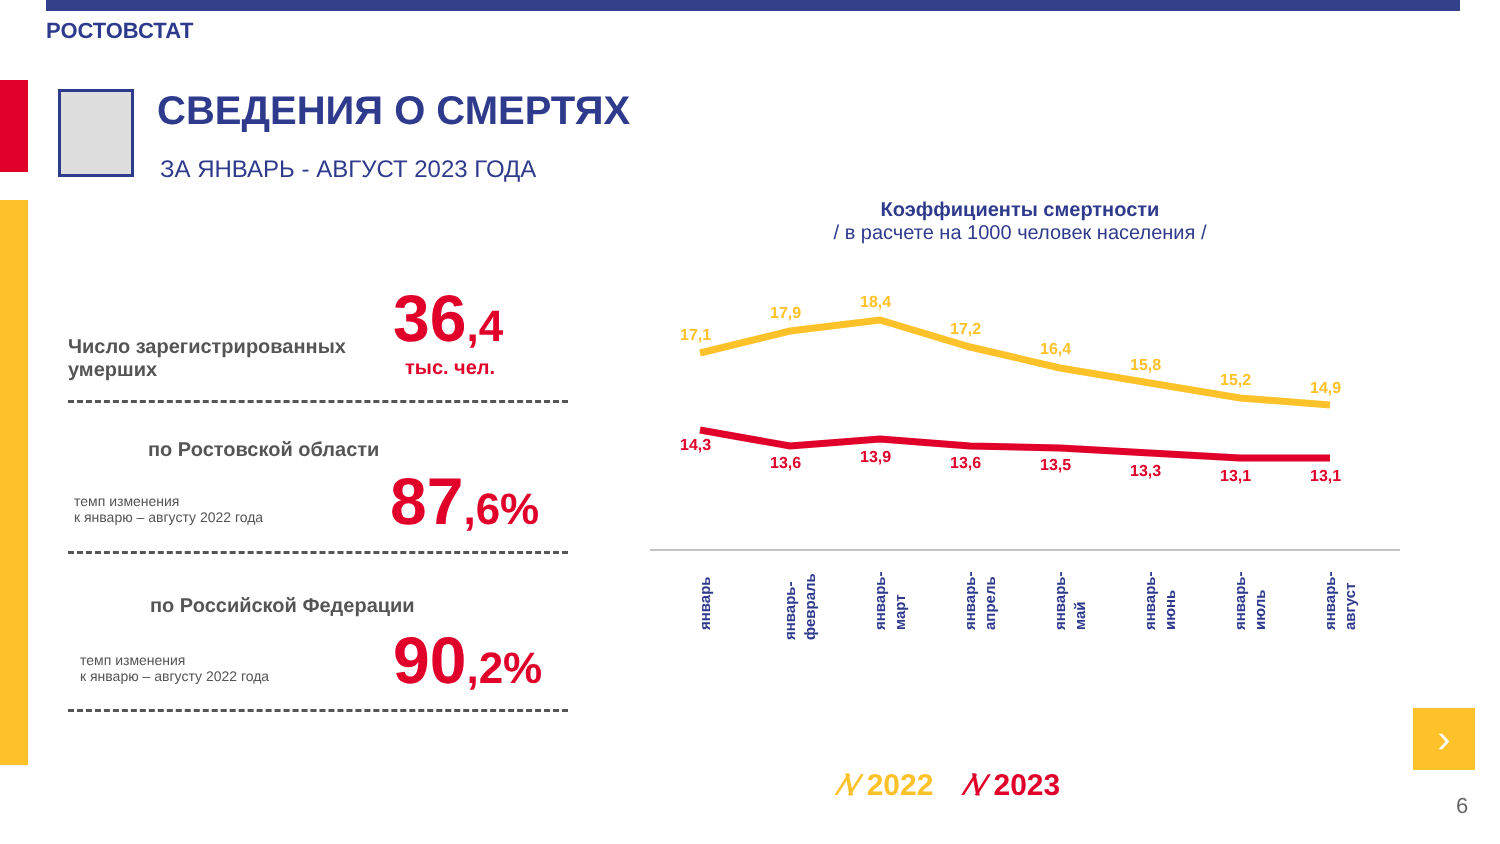РОСТОВСТАТ
СВЕДЕНИЯ О СМЕРТЯХ
ЗА ЯНВАРЬ - АВГУСТ 2023 ГОДА
Число зарегистрированных
умерших
36,4
тыс. чел.
по Ростовской области
темп изменения
к январю – августу 2022 года
87,6%
по Российской Федерации
темп изменения
к январю – августу 2022 года
90,2%
Коэффициенты смертности
/ в расчете на 1000 человек населения /
17,1
17,9
18,4
17,2
16,4
15,8
15,2
14,9
14,3
13,6
13,9
13,6
13,5
13,3
13,1
13,1
январь
январь- февраль
январь- март
январь- апрель
январь- май
январь- июнь
январь- июль
январь- август
›
⁄\⁄ 2022 ⁄\⁄ 2023
6